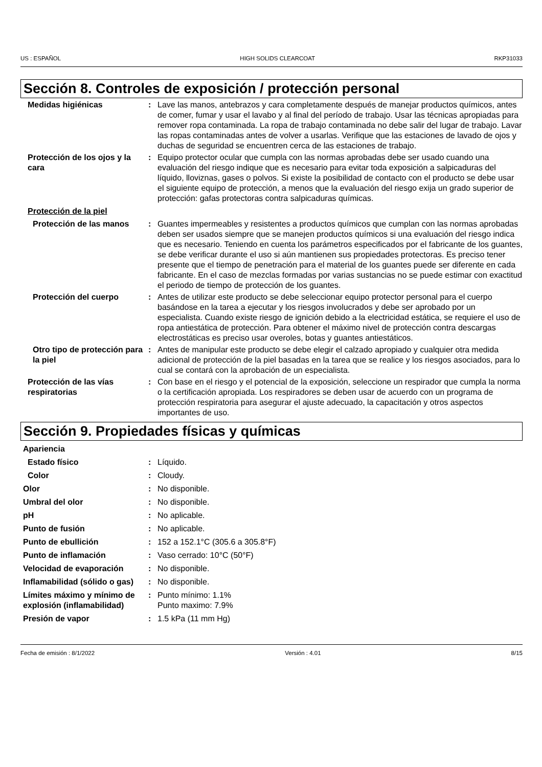US : ESPAÑOL HIGH SOLIDS CLEARCOAT RKP31033
Sección 8. Controles de exposición / protección personal
Medidas higiénicas : Lave las manos, antebrazos y cara completamente después de manejar productos químicos, antes de comer, fumar y usar el lavabo y al final del período de trabajo. Usar las técnicas apropiadas para remover ropa contaminada. La ropa de trabajo contaminada no debe salir del lugar de trabajo. Lavar las ropas contaminadas antes de volver a usarlas. Verifique que las estaciones de lavado de ojos y duchas de seguridad se encuentren cerca de las estaciones de trabajo.
Protección de los ojos y la cara
: Equipo protector ocular que cumpla con las normas aprobadas debe ser usado cuando una evaluación del riesgo indique que es necesario para evitar toda exposición a salpicaduras del líquido, lloviznas, gases o polvos. Si existe la posibilidad de contacto con el producto se debe usar el siguiente equipo de protección, a menos que la evaluación del riesgo exija un grado superior de protección: gafas protectoras contra salpicaduras químicas.
Protección de la piel
Protección de las manos : Guantes impermeables y resistentes a productos químicos que cumplan con las normas aprobadas deben ser usados siempre que se manejen productos químicos si una evaluación del riesgo indica que es necesario. Teniendo en cuenta los parámetros especificados por el fabricante de los guantes, se debe verificar durante el uso si aún mantienen sus propiedades protectoras. Es preciso tener presente que el tiempo de penetración para el material de los guantes puede ser diferente en cada fabricante. En el caso de mezclas formadas por varias sustancias no se puede estimar con exactitud el periodo de tiempo de protección de los guantes.
Protección del cuerpo : Antes de utilizar este producto se debe seleccionar equipo protector personal para el cuerpo basándose en la tarea a ejecutar y los riesgos involucrados y debe ser aprobado por un especialista. Cuando existe riesgo de ignición debido a la electricidad estática, se requiere el uso de ropa antiestática de protección. Para obtener el máximo nivel de protección contra descargas electrostáticas es preciso usar overoles, botas y guantes antiestáticos.
Otro tipo de protección para la piel
: Antes de manipular este producto se debe elegir el calzado apropiado y cualquier otra medida adicional de protección de la piel basadas en la tarea que se realice y los riesgos asociados, para lo cual se contará con la aprobación de un especialista.
Protección de las vías respiratorias
: Con base en el riesgo y el potencial de la exposición, seleccione un respirador que cumpla la norma o la certificación apropiada. Los respiradores se deben usar de acuerdo con un programa de protección respiratoria para asegurar el ajuste adecuado, la capacitación y otros aspectos importantes de uso.
Sección 9. Propiedades físicas y químicas
Apariencia
Estado físico : Líquido.
Color : Cloudy.
Olor : No disponible.
Umbral del olor : No disponible.
pH : No aplicable.
Punto de fusión : No aplicable.
Punto de ebullición : 152 a 152.1°C (305.6 a 305.8°F)
Punto de inflamación : Vaso cerrado: 10°C (50°F)
Velocidad de evaporación : No disponible.
Inflamabilidad (sólido o gas)
: No disponible.
Límites máximo y mínimo de explosión (inflamabilidad)
: Punto mínimo: 1.1%
Punto maximo: 7.9%
Presión de vapor : 1.5 kPa (11 mm Hg)
Fecha de emisión : 8/1/2022 Versión : 4.01 8/15